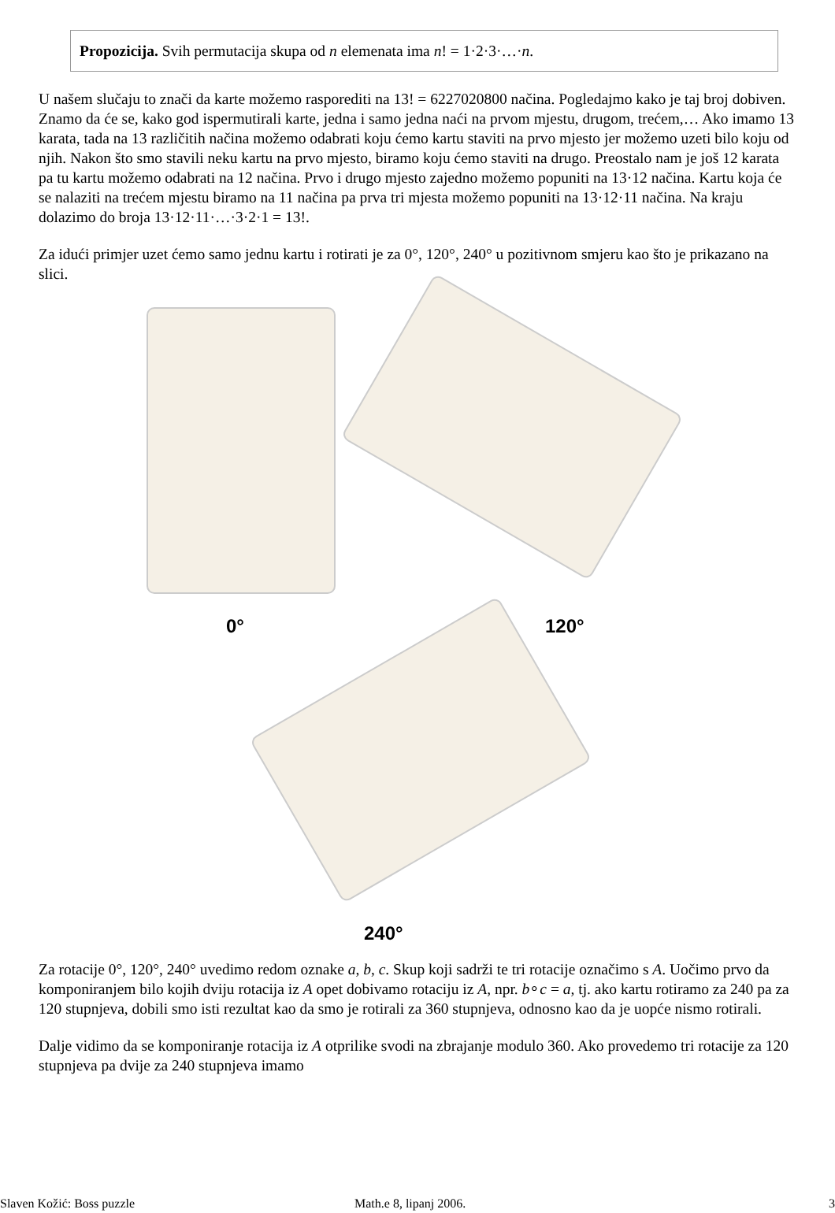Propozicija. Svih permutacija skupa od n elemenata ima n! = 1·2·3·…·n.
U našem slučaju to znači da karte možemo rasporediti na 13! = 6227020800 načina. Pogledajmo kako je taj broj dobiven. Znamo da će se, kako god ispermutirali karte, jedna i samo jedna naći na prvom mjestu, drugom, trećem,… Ako imamo 13 karata, tada na 13 različitih načina možemo odabrati koju ćemo kartu staviti na prvo mjesto jer možemo uzeti bilo koju od njih. Nakon što smo stavili neku kartu na prvo mjesto, biramo koju ćemo staviti na drugo. Preostalo nam je još 12 karata pa tu kartu možemo odabrati na 12 načina. Prvo i drugo mjesto zajedno možemo popuniti na 13·12 načina. Kartu koja će se nalaziti na trećem mjestu biramo na 11 načina pa prva tri mjesta možemo popuniti na 13·12·11 načina. Na kraju dolazimo do broja 13·12·11·…·3·2·1 = 13!.
Za idući primjer uzet ćemo samo jednu kartu i rotirati je za 0°, 120°, 240° u pozitivnom smjeru kao što je prikazano na slici.
0° 120°
240°
Za rotacije 0°, 120°, 240° uvedimo redom oznake a, b, c. Skup koji sadrži te tri rotacije označimo s A. Uočimo prvo da komponiranjem bilo kojih dviju rotacija iz A opet dobivamo rotaciju iz A, npr. b∘c = a, tj. ako kartu rotiramo za 240 pa za 120 stupnjeva, dobili smo isti rezultat kao da smo je rotirali za 360 stupnjeva, odnosno kao da je uopće nismo rotirali.
Dalje vidimo da se komponiranje rotacija iz A otprilike svodi na zbrajanje modulo 360. Ako provedemo tri rotacije za 120 stupnjeva pa dvije za 240 stupnjeva imamo
Slaven Kožić: Boss puzzle Math.e 8, lipanj 2006. 3